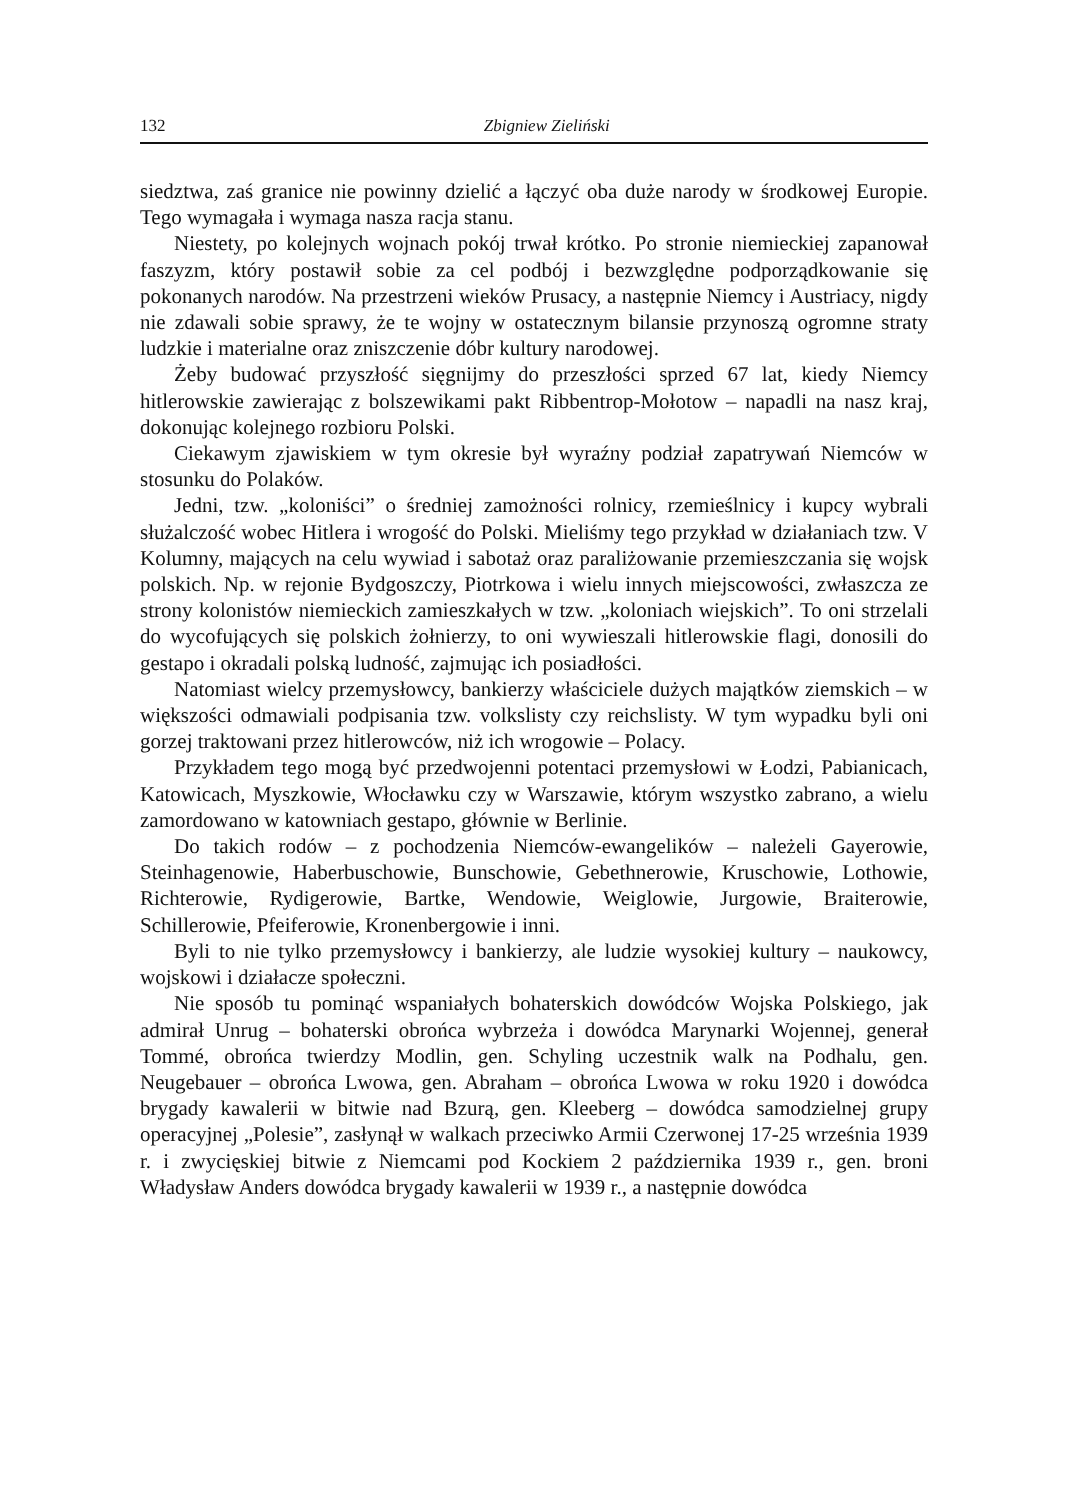132 Zbigniew Zieliński
siedztwa, zaś granice nie powinny dzielić a łączyć oba duże narody w środkowej Europie. Tego wymagała i wymaga nasza racja stanu.
Niestety, po kolejnych wojnach pokój trwał krótko. Po stronie niemieckiej zapanował faszyzm, który postawił sobie za cel podbój i bezwzględne podporządkowanie się pokonanych narodów. Na przestrzeni wieków Prusacy, a następnie Niemcy i Austriacy, nigdy nie zdawali sobie sprawy, że te wojny w ostatecznym bilansie przynoszą ogromne straty ludzkie i materialne oraz zniszczenie dóbr kultury narodowej.
Żeby budować przyszłość sięgnijmy do przeszłości sprzed 67 lat, kiedy Niemcy hitlerowskie zawierając z bolszewikami pakt Ribbentrop-Mołotow – napadli na nasz kraj, dokonując kolejnego rozbioru Polski.
Ciekawym zjawiskiem w tym okresie był wyraźny podział zapatrywań Niemców w stosunku do Polaków.
Jedni, tzw. „koloniści” o średniej zamożności rolnicy, rzemieślnicy i kupcy wybrali służalczość wobec Hitlera i wrogość do Polski. Mieliśmy tego przykład w działaniach tzw. V Kolumny, mających na celu wywiad i sabotaż oraz paraliżowanie przemieszczania się wojsk polskich. Np. w rejonie Bydgoszczy, Piotrkowa i wielu innych miejscowości, zwłaszcza ze strony kolonistów niemieckich zamieszkałych w tzw. „koloniach wiejskich”. To oni strzelali do wycofujących się polskich żołnierzy, to oni wywieszali hitlerowskie flagi, donosili do gestapo i okradali polską ludność, zajmując ich posiadłości.
Natomiast wielcy przemysłowcy, bankierzy właściciele dużych majątków ziemskich – w większości odmawiali podpisania tzw. volkslisty czy reichslisty. W tym wypadku byli oni gorzej traktowani przez hitlerowców, niż ich wrogowie – Polacy.
Przykładem tego mogą być przedwojenni potentaci przemysłowi w Łodzi, Pabianicach, Katowicach, Myszkowie, Włocławku czy w Warszawie, którym wszystko zabrano, a wielu zamordowano w katowniach gestapo, głównie w Berlinie.
Do takich rodów – z pochodzenia Niemców-ewangelików – należeli Gayerowie, Steinhagenowie, Haberbuschowie, Bunschowie, Gebethnerowie, Kruschowie, Lothowie, Richterowie, Rydigerowie, Bartke, Wendowie, Weiglowie, Jurgowie, Braiterowie, Schillerowie, Pfeiferowie, Kronenbergowie i inni.
Byli to nie tylko przemysłowcy i bankierzy, ale ludzie wysokiej kultury – naukowcy, wojskowi i działacze społeczni.
Nie sposób tu pominąć wspaniałych bohaterskich dowódców Wojska Polskiego, jak admirał Unrug – bohaterski obrońca wybrzeża i dowódca Marynarki Wojennej, generał Tommé, obrońca twierdzy Modlin, gen. Schyling uczestnik walk na Podhalu, gen. Neugebauer – obrońca Lwowa, gen. Abraham – obrońca Lwowa w roku 1920 i dowódca brygady kawalerii w bitwie nad Bzurą, gen. Kleeberg – dowódca samodzielnej grupy operacyjnej „Polesie”, zasłynął w walkach przeciwko Armii Czerwonej 17-25 września 1939 r. i zwycięskiej bitwie z Niemcami pod Kockiem 2 października 1939 r., gen. broni Władysław Anders dowódca brygady kawalerii w 1939 r., a następnie dowódca